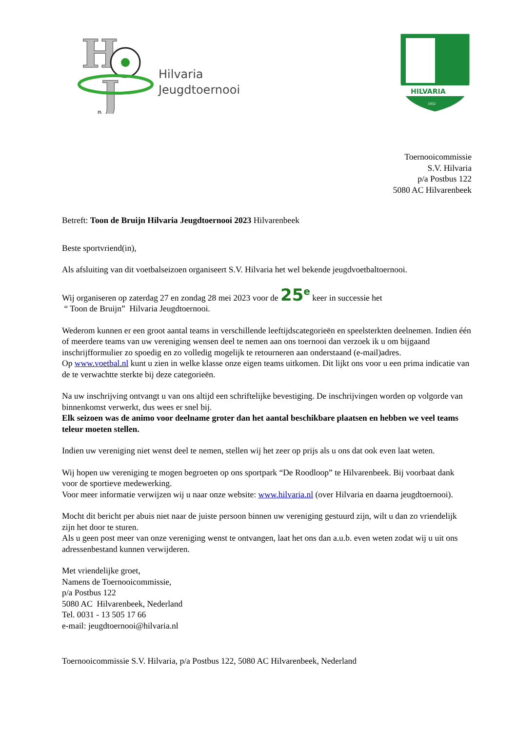H
J
Hilvaria
Jeugdtoernooi
HILVARIA
1932
Toernooicommissie
S.V. Hilvaria
p/a Postbus 122
5080 AC Hilvarenbeek
Betreft: Toon de Bruijn Hilvaria Jeugdtoernooi 2023 Hilvarenbeek
Beste sportvriend(in),
Als afsluiting van dit voetbalseizoen organiseert S.V. Hilvaria het wel bekende jeugdvoetbaltoernooi.
Wij organiseren op zaterdag 27 en zondag 28 mei 2023 voor de 25<sup>e</sup> keer in successie het
“ Toon de Bruijn” Hilvaria Jeugdtoernooi.
Wederom kunnen er een groot aantal teams in verschillende leeftijdscategorieën en speelsterkten deelnemen. Indien één of meerdere teams van uw vereniging wensen deel te nemen aan ons toernooi dan verzoek ik u om bijgaand inschrijfformulier zo spoedig en zo volledig mogelijk te retourneren aan onderstaand (e-mail)adres.
Op www.voetbal.nl kunt u zien in welke klasse onze eigen teams uitkomen. Dit lijkt ons voor u een prima indicatie van de te verwachtte sterkte bij deze categorieën.
Na uw inschrijving ontvangt u van ons altijd een schriftelijke bevestiging. De inschrijvingen worden op volgorde van binnenkomst verwerkt, dus wees er snel bij.
Elk seizoen was de animo voor deelname groter dan het aantal beschikbare plaatsen en hebben we veel teams teleur moeten stellen.
Indien uw vereniging niet wenst deel te nemen, stellen wij het zeer op prijs als u ons dat ook even laat weten.
Wij hopen uw vereniging te mogen begroeten op ons sportpark “De Roodloop” te Hilvarenbeek. Bij voorbaat dank voor de sportieve medewerking.
Voor meer informatie verwijzen wij u naar onze website: www.hilvaria.nl (over Hilvaria en daarna jeugdtoernooi).
Mocht dit bericht per abuis niet naar de juiste persoon binnen uw vereniging gestuurd zijn, wilt u dan zo vriendelijk zijn het door te sturen.
Als u geen post meer van onze vereniging wenst te ontvangen, laat het ons dan a.u.b. even weten zodat wij u uit ons adressenbestand kunnen verwijderen.
Met vriendelijke groet,
Namens de Toernooicommissie,
p/a Postbus 122
5080 AC Hilvarenbeek, Nederland
Tel. 0031 - 13 505 17 66
e-mail: jeugdtoernooi@hilvaria.nl
Toernooicommissie S.V. Hilvaria, p/a Postbus 122, 5080 AC Hilvarenbeek, Nederland